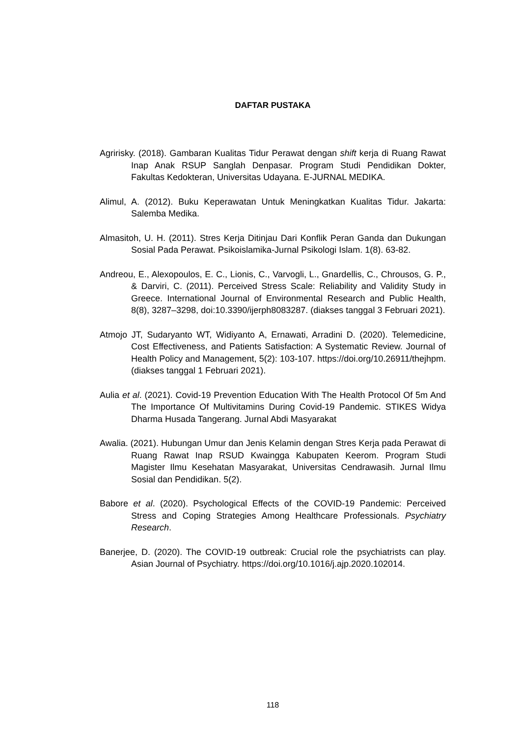DAFTAR PUSTAKA
Agririsky. (2018). Gambaran Kualitas Tidur Perawat dengan shift kerja di Ruang Rawat Inap Anak RSUP Sanglah Denpasar. Program Studi Pendidikan Dokter, Fakultas Kedokteran, Universitas Udayana. E-JURNAL MEDIKA.
Alimul, A. (2012). Buku Keperawatan Untuk Meningkatkan Kualitas Tidur. Jakarta: Salemba Medika.
Almasitoh, U. H. (2011). Stres Kerja Ditinjau Dari Konflik Peran Ganda dan Dukungan Sosial Pada Perawat. Psikoislamika-Jurnal Psikologi Islam. 1(8). 63-82.
Andreou, E., Alexopoulos, E. C., Lionis, C., Varvogli, L., Gnardellis, C., Chrousos, G. P., & Darviri, C. (2011). Perceived Stress Scale: Reliability and Validity Study in Greece. International Journal of Environmental Research and Public Health, 8(8), 3287–3298, doi:10.3390/ijerph8083287. (diakses tanggal 3 Februari 2021).
Atmojo JT, Sudaryanto WT, Widiyanto A, Ernawati, Arradini D. (2020). Telemedicine, Cost Effectiveness, and Patients Satisfaction: A Systematic Review. Journal of Health Policy and Management, 5(2): 103-107. https://doi.org/10.26911/thejhpm. (diakses tanggal 1 Februari 2021).
Aulia et al. (2021). Covid-19 Prevention Education With The Health Protocol Of 5m And The Importance Of Multivitamins During Covid-19 Pandemic. STIKES Widya Dharma Husada Tangerang. Jurnal Abdi Masyarakat
Awalia. (2021). Hubungan Umur dan Jenis Kelamin dengan Stres Kerja pada Perawat di Ruang Rawat Inap RSUD Kwaingga Kabupaten Keerom. Program Studi Magister Ilmu Kesehatan Masyarakat, Universitas Cendrawasih. Jurnal Ilmu Sosial dan Pendidikan. 5(2).
Babore et al. (2020). Psychological Effects of the COVID-19 Pandemic: Perceived Stress and Coping Strategies Among Healthcare Professionals. Psychiatry Research.
Banerjee, D. (2020). The COVID-19 outbreak: Crucial role the psychiatrists can play. Asian Journal of Psychiatry. https://doi.org/10.1016/j.ajp.2020.102014.
118